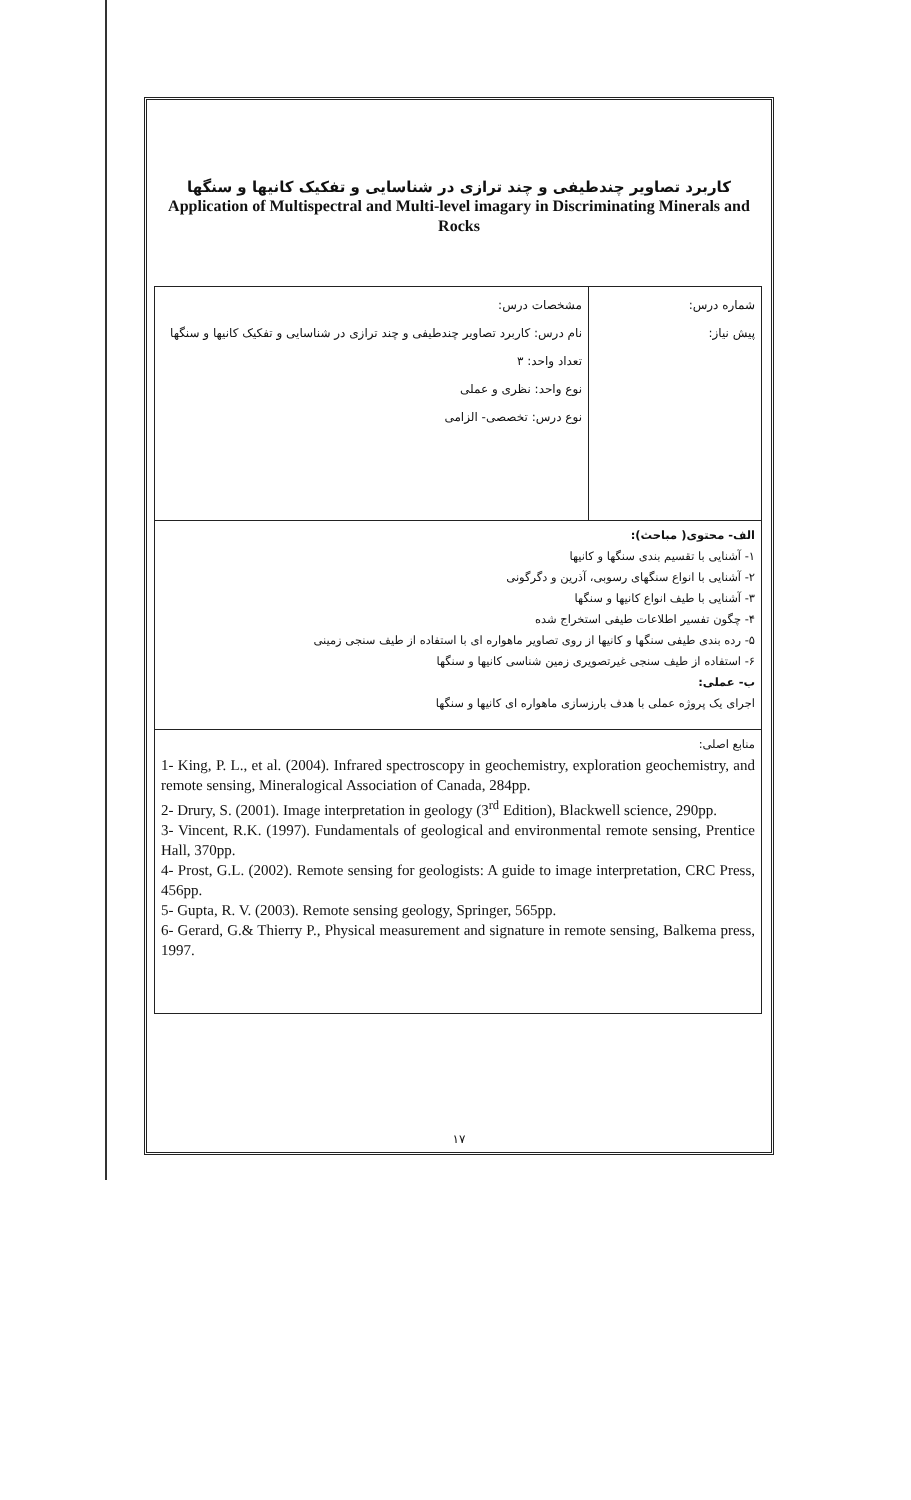کاربرد تصاویر چندطیفی و چند ترازی در شناسایی و تفکیک کانیها و سنگها
Application of Multispectral and Multi-level imagary in Discriminating Minerals and Rocks
| مشخصات درس: نام درس: کاربرد تصاویر چندطیفی و چند ترازی در شناسایی و تفکیک کانیها و سنگها تعداد واحد: ۳ نوع واحد: نظری و عملی نوع درس: تخصصی- الزامی | شماره درس: پیش نیاز: |
| الف- محتوی( مباحث): ۱- آشنایی با تقسیم بندی سنگها و کانیها ۲- آشنایی با انواع سنگهای رسوبی، آذرین و دگرگونی ۳- آشنایی با طیف انواع کانیها و سنگها ۴- چگون تفسیر اطلاعات طیفی استخراج شده ۵- رده بندی طیفی سنگها و کانیها از روی تصاویر ماهواره ای با استفاده از طیف سنجی زمینی ۶- استفاده از طیف سنجی غیرتصویری زمین شناسی کانیها و سنگها ب- عملی: اجرای یک پروژه عملی با هدف بارزسازی ماهواره ای کانیها و سنگها | |
| منابع اصلی: 1- King, P. L., et al. (2004). Infrared spectroscopy in geochemistry, exploration geochemistry, and remote sensing, Mineralogical Association of Canada, 284pp. 2- Drury, S. (2001). Image interpretation in geology (3<sup>rd</sup> Edition), Blackwell science, 290pp. 3- Vincent, R.K. (1997). Fundamentals of geological and environmental remote sensing, Prentice Hall, 370pp. 4- Prost, G.L. (2002). Remote sensing for geologists: A guide to image interpretation, CRC Press, 456pp. 5- Gupta, R. V. (2003). Remote sensing geology, Springer, 565pp. 6- Gerard, G.& Thierry P., Physical measurement and signature in remote sensing, Balkema press, 1997. | |
۱۷